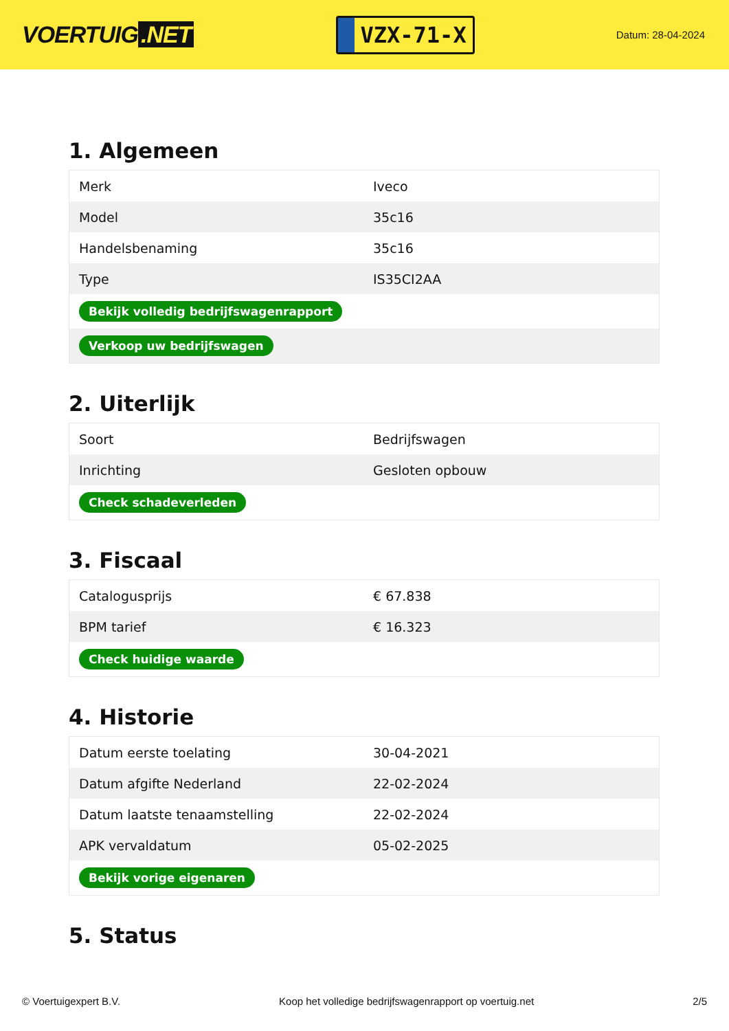VOERTUIG.NET
VZX-71-X
Datum: 28-04-2024
1. Algemeen
| Merk | Iveco |
| Model | 35c16 |
| Handelsbenaming | 35c16 |
| Type | IS35CI2AA |
| Bekijk volledig bedrijfswagenrapport | |
| Verkoop uw bedrijfswagen | |
2. Uiterlijk
| Soort | Bedrijfswagen |
| Inrichting | Gesloten opbouw |
| Check schadeverleden | |
3. Fiscaal
| Catalogusprijs | € 67.838 |
| BPM tarief | € 16.323 |
| Check huidige waarde | |
4. Historie
| Datum eerste toelating | 30-04-2021 |
| Datum afgifte Nederland | 22-02-2024 |
| Datum laatste tenaamstelling | 22-02-2024 |
| APK vervaldatum | 05-02-2025 |
| Bekijk vorige eigenaren | |
5. Status
© Voertuigexpert B.V. Koop het volledige bedrijfswagenrapport op voertuig.net 2/5